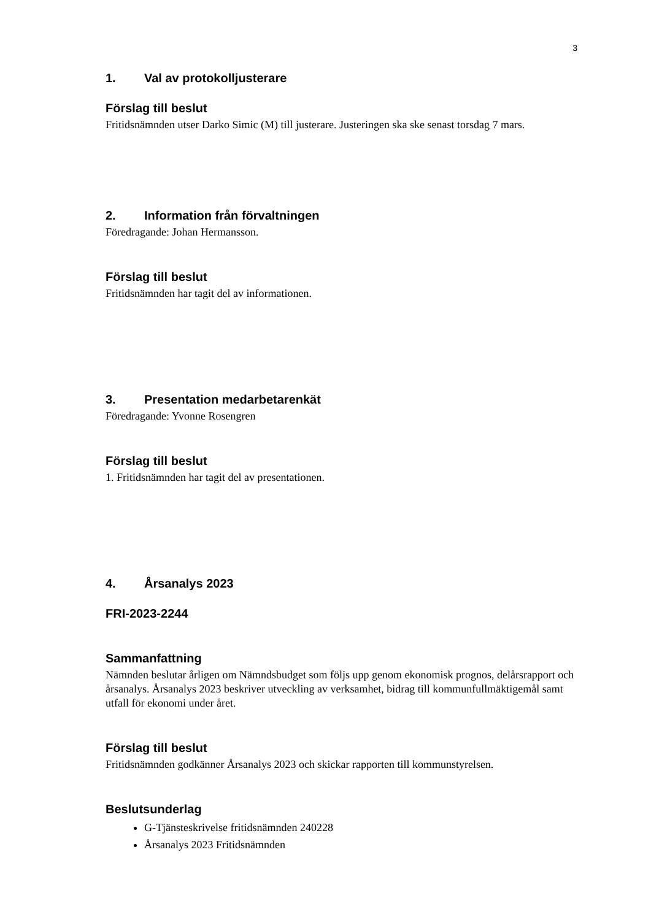3
1. Val av protokolljusterare
Förslag till beslut
Fritidsnämnden utser Darko Simic (M) till justerare. Justeringen ska ske senast torsdag 7 mars.
2. Information från förvaltningen
Föredragande: Johan Hermansson.
Förslag till beslut
Fritidsnämnden har tagit del av informationen.
3. Presentation medarbetarenkät
Föredragande: Yvonne Rosengren
Förslag till beslut
1. Fritidsnämnden har tagit del av presentationen.
4. Årsanalys 2023
FRI-2023-2244
Sammanfattning
Nämnden beslutar årligen om Nämndsbudget som följs upp genom ekonomisk prognos, delårsrapport och årsanalys. Årsanalys 2023 beskriver utveckling av verksamhet, bidrag till kommunfullmäktigemål samt utfall för ekonomi under året.
Förslag till beslut
Fritidsnämnden godkänner Årsanalys 2023 och skickar rapporten till kommunstyrelsen.
Beslutsunderlag
G-Tjänsteskrivelse fritidsnämnden 240228
Årsanalys 2023 Fritidsnämnden